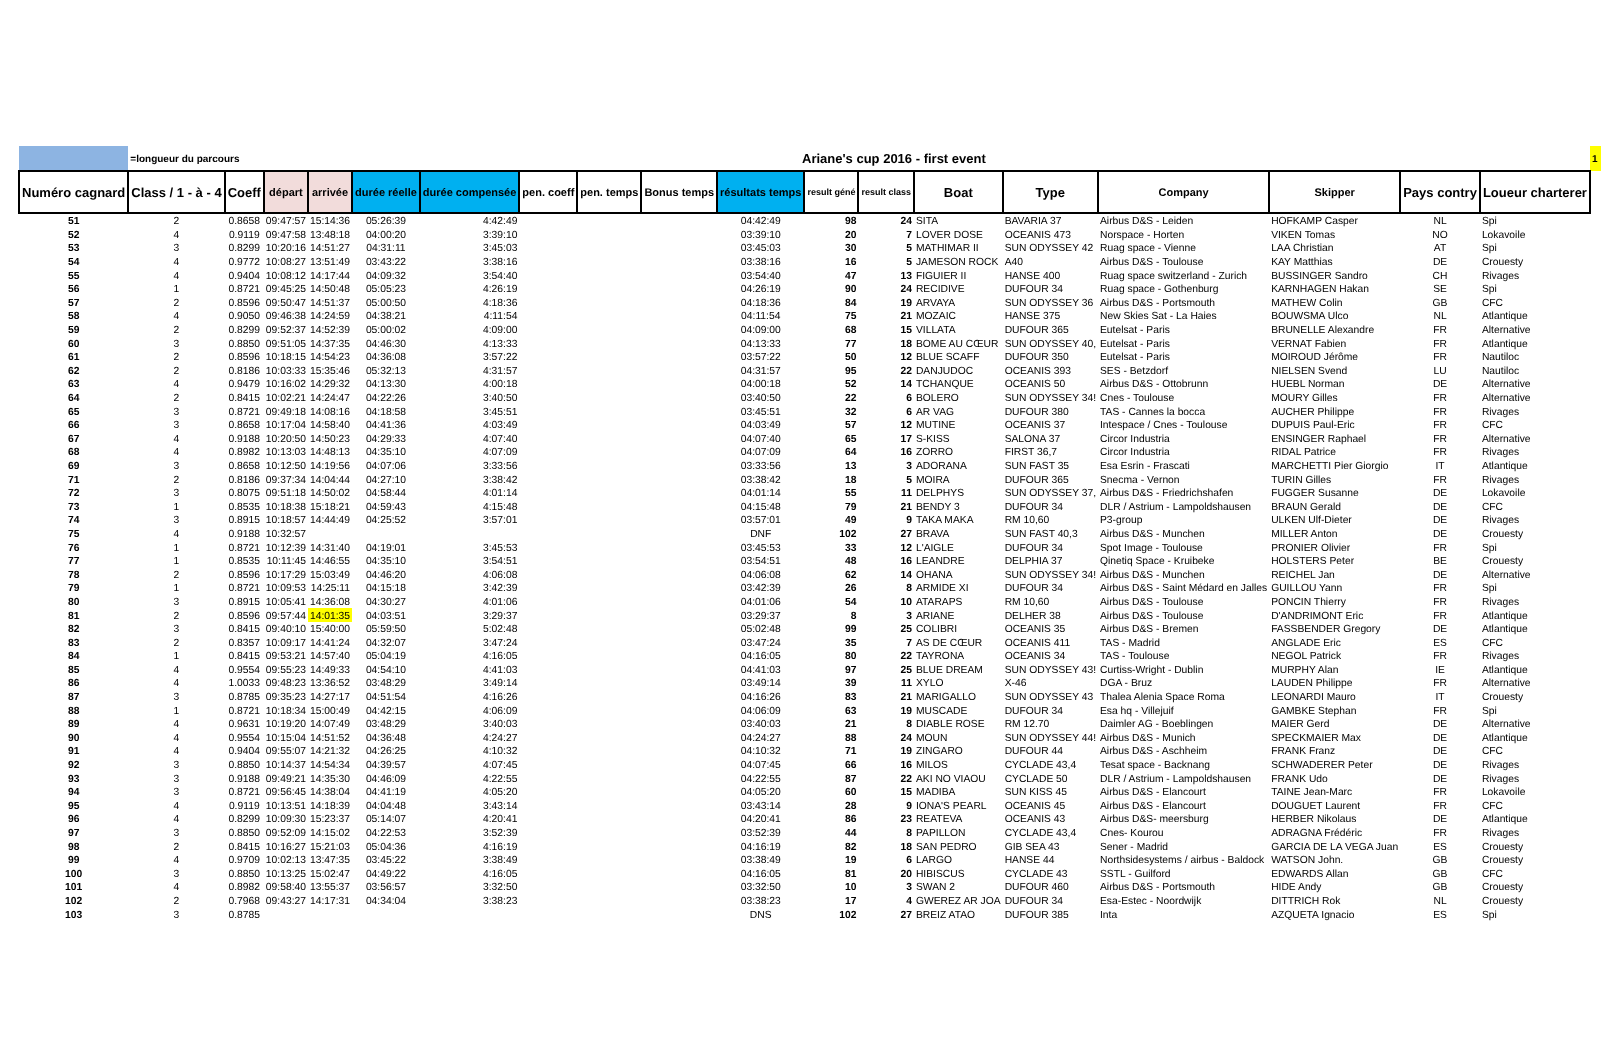| | =longueur du parcours | | | Ariane's cup 2016 - first event | | | | | | | | | | | | | | | 1 |
| Numéro cagnard | Class / 1 - à - 4 | Coeff | départ | arrivée | durée réelle | durée compensée | pen. coeff | pen. temps | Bonus temps | résultats temps | result géné | result class | Boat | Type | Company | Skipper | Pays contry | Loueur charterer | |
| 51 | 2 | 0.8658 | 09:47:57 | 15:14:36 | 05:26:39 | 4:42:49 | | | | 04:42:49 | 98 | 24 | SITA | BAVARIA 37 | Airbus D&S - Leiden | HOFKAMP Casper | NL | Spi | |
| 52 | 4 | 0.9119 | 09:47:58 | 13:48:18 | 04:00:20 | 3:39:10 | | | | 03:39:10 | 20 | 7 | LOVER DOSE | OCEANIS 473 | Norspace - Horten | VIKEN Tomas | NO | Lokavoile | |
| 53 | 3 | 0.8299 | 10:20:16 | 14:51:27 | 04:31:11 | 3:45:03 | | | | 03:45:03 | 30 | 5 | MATHIMAR II | SUN ODYSSEY 42 | Ruag space - Vienne | LAA Christian | AT | Spi | |
| 54 | 4 | 0.9772 | 10:08:27 | 13:51:49 | 03:43:22 | 3:38:16 | | | | 03:38:16 | 16 | 5 | JAMESON ROCK | A40 | Airbus D&S - Toulouse | KAY Matthias | DE | Crouesty | |
| 55 | 4 | 0.9404 | 10:08:12 | 14:17:44 | 04:09:32 | 3:54:40 | | | | 03:54:40 | 47 | 13 | FIGUIER II | HANSE 400 | Ruag space switzerland - Zurich | BUSSINGER Sandro | CH | Rivages | |
| 56 | 1 | 0.8721 | 09:45:25 | 14:50:48 | 05:05:23 | 4:26:19 | | | | 04:26:19 | 90 | 24 | RECIDIVE | DUFOUR 34 | Ruag space - Gothenburg | KARNHAGEN Hakan | SE | Spi | |
| 57 | 2 | 0.8596 | 09:50:47 | 14:51:37 | 05:00:50 | 4:18:36 | | | | 04:18:36 | 84 | 19 | ARVAYA | SUN ODYSSEY 36 | Airbus D&S - Portsmouth | MATHEW Colin | GB | CFC | |
| 58 | 4 | 0.9050 | 09:46:38 | 14:24:59 | 04:38:21 | 4:11:54 | | | | 04:11:54 | 75 | 21 | MOZAIC | HANSE 375 | New Skies Sat - La Haies | BOUWSMA Ulco | NL | Atlantique | |
| 59 | 2 | 0.8299 | 09:52:37 | 14:52:39 | 05:00:02 | 4:09:00 | | | | 04:09:00 | 68 | 15 | VILLATA | DUFOUR 365 | Eutelsat - Paris | BRUNELLE Alexandre | FR | Alternative | |
| 60 | 3 | 0.8850 | 09:51:05 | 14:37:35 | 04:46:30 | 4:13:33 | | | | 04:13:33 | 77 | 18 | BOME AU CŒUR | SUN ODYSSEY 40, | Eutelsat - Paris | VERNAT Fabien | FR | Atlantique | |
| 61 | 2 | 0.8596 | 10:18:15 | 14:54:23 | 04:36:08 | 3:57:22 | | | | 03:57:22 | 50 | 12 | BLUE SCAFF | DUFOUR 350 | Eutelsat - Paris | MOIROUD Jérôme | FR | Nautiloc | |
| 62 | 2 | 0.8186 | 10:03:33 | 15:35:46 | 05:32:13 | 4:31:57 | | | | 04:31:57 | 95 | 22 | DANJUDOC | OCEANIS 393 | SES - Betzdorf | NIELSEN Svend | LU | Nautiloc | |
| 63 | 4 | 0.9479 | 10:16:02 | 14:29:32 | 04:13:30 | 4:00:18 | | | | 04:00:18 | 52 | 14 | TCHANQUE | OCEANIS 50 | Airbus D&S - Ottobrunn | HUEBL Norman | DE | Alternative | |
| 64 | 2 | 0.8415 | 10:02:21 | 14:24:47 | 04:22:26 | 3:40:50 | | | | 03:40:50 | 22 | 6 | BOLERO | SUN ODYSSEY 34! | Cnes - Toulouse | MOURY Gilles | FR | Alternative | |
| 65 | 3 | 0.8721 | 09:49:18 | 14:08:16 | 04:18:58 | 3:45:51 | | | | 03:45:51 | 32 | 6 | AR VAG | DUFOUR 380 | TAS - Cannes la bocca | AUCHER Philippe | FR | Rivages | |
| 66 | 3 | 0.8658 | 10:17:04 | 14:58:40 | 04:41:36 | 4:03:49 | | | | 04:03:49 | 57 | 12 | MUTINE | OCEANIS 37 | Intespace / Cnes - Toulouse | DUPUIS Paul-Eric | FR | CFC | |
| 67 | 4 | 0.9188 | 10:20:50 | 14:50:23 | 04:29:33 | 4:07:40 | | | | 04:07:40 | 65 | 17 | S-KISS | SALONA 37 | Circor Industria | ENSINGER Raphael | FR | Alternative | |
| 68 | 4 | 0.8982 | 10:13:03 | 14:48:13 | 04:35:10 | 4:07:09 | | | | 04:07:09 | 64 | 16 | ZORRO | FIRST 36,7 | Circor Industria | RIDAL Patrice | FR | Rivages | |
| 69 | 3 | 0.8658 | 10:12:50 | 14:19:56 | 04:07:06 | 3:33:56 | | | | 03:33:56 | 13 | 3 | ADORANA | SUN FAST 35 | Esa Esrin - Frascati | MARCHETTI Pier Giorgio | IT | Atlantique | |
| 71 | 2 | 0.8186 | 09:37:34 | 14:04:44 | 04:27:10 | 3:38:42 | | | | 03:38:42 | 18 | 5 | MOIRA | DUFOUR 365 | Snecma - Vernon | TURIN Gilles | FR | Rivages | |
| 72 | 3 | 0.8075 | 09:51:18 | 14:50:02 | 04:58:44 | 4:01:14 | | | | 04:01:14 | 55 | 11 | DELPHYS | SUN ODYSSEY 37, | Airbus D&S - Friedrichshafen | FUGGER Susanne | DE | Lokavoile | |
| 73 | 1 | 0.8535 | 10:18:38 | 15:18:21 | 04:59:43 | 4:15:48 | | | | 04:15:48 | 79 | 21 | BENDY 3 | DUFOUR 34 | DLR / Astrium - Lampoldshausen | BRAUN Gerald | DE | CFC | |
| 74 | 3 | 0.8915 | 10:18:57 | 14:44:49 | 04:25:52 | 3:57:01 | | | | 03:57:01 | 49 | 9 | TAKA MAKA | RM 10,60 | P3-group | ULKEN Ulf-Dieter | DE | Rivages | |
| 75 | 4 | 0.9188 | 10:32:57 | | | | | | | DNF | 102 | 27 | BRAVA | SUN FAST 40,3 | Airbus D&S - Munchen | MILLER Anton | DE | Crouesty | |
| 76 | 1 | 0.8721 | 10:12:39 | 14:31:40 | 04:19:01 | 3:45:53 | | | | 03:45:53 | 33 | 12 | L'AIGLE | DUFOUR 34 | Spot Image - Toulouse | PRONIER Olivier | FR | Spi | |
| 77 | 1 | 0.8535 | 10:11:45 | 14:46:55 | 04:35:10 | 3:54:51 | | | | 03:54:51 | 48 | 16 | LEANDRE | DELPHIA 37 | Qinetiq Space - Kruibeke | HOLSTERS Peter | BE | Crouesty | |
| 78 | 2 | 0.8596 | 10:17:29 | 15:03:49 | 04:46:20 | 4:06:08 | | | | 04:06:08 | 62 | 14 | OHANA | SUN ODYSSEY 34! | Airbus D&S - Munchen | REICHEL Jan | DE | Alternative | |
| 79 | 1 | 0.8721 | 10:09:53 | 14:25:11 | 04:15:18 | 3:42:39 | | | | 03:42:39 | 26 | 8 | ARMIDE XI | DUFOUR 34 | Airbus D&S - Saint Médard en Jalles | GUILLOU Yann | FR | Spi | |
| 80 | 3 | 0.8915 | 10:05:41 | 14:36:08 | 04:30:27 | 4:01:06 | | | | 04:01:06 | 54 | 10 | ATARAPS | RM 10,60 | Airbus D&S - Toulouse | PONCIN Thierry | FR | Rivages | |
| 81 | 2 | 0.8596 | 09:57:44 | 14:01:35 | 04:03:51 | 3:29:37 | | | | 03:29:37 | 8 | 3 | ARIANE | DELHER 38 | Airbus D&S - Toulouse | D'ANDRIMONT Eric | FR | Atlantique | |
| 82 | 3 | 0.8415 | 09:40:10 | 15:40:00 | 05:59:50 | 5:02:48 | | | | 05:02:48 | 99 | 25 | COLIBRI | OCEANIS 35 | Airbus D&S - Bremen | FASSBENDER Gregory | DE | Atlantique | |
| 83 | 2 | 0.8357 | 10:09:17 | 14:41:24 | 04:32:07 | 3:47:24 | | | | 03:47:24 | 35 | 7 | AS DE CŒUR | OCEANIS 411 | TAS - Madrid | ANGLADE Eric | ES | CFC | |
| 84 | 1 | 0.8415 | 09:53:21 | 14:57:40 | 05:04:19 | 4:16:05 | | | | 04:16:05 | 80 | 22 | TAYRONA | OCEANIS 34 | TAS - Toulouse | NEGOL Patrick | FR | Rivages | |
| 85 | 4 | 0.9554 | 09:55:23 | 14:49:33 | 04:54:10 | 4:41:03 | | | | 04:41:03 | 97 | 25 | BLUE DREAM | SUN ODYSSEY 43! | Curtiss-Wright - Dublin | MURPHY Alan | IE | Atlantique | |
| 86 | 4 | 1.0033 | 09:48:23 | 13:36:52 | 03:48:29 | 3:49:14 | | | | 03:49:14 | 39 | 11 | XYLO | X-46 | DGA - Bruz | LAUDEN Philippe | FR | Alternative | |
| 87 | 3 | 0.8785 | 09:35:23 | 14:27:17 | 04:51:54 | 4:16:26 | | | | 04:16:26 | 83 | 21 | MARIGALLO | SUN ODYSSEY 43 | Thalea Alenia Space Roma | LEONARDI Mauro | IT | Crouesty | |
| 88 | 1 | 0.8721 | 10:18:34 | 15:00:49 | 04:42:15 | 4:06:09 | | | | 04:06:09 | 63 | 19 | MUSCADE | DUFOUR 34 | Esa hq - Villejuif | GAMBKE Stephan | FR | Spi | |
| 89 | 4 | 0.9631 | 10:19:20 | 14:07:49 | 03:48:29 | 3:40:03 | | | | 03:40:03 | 21 | 8 | DIABLE ROSE | RM 12.70 | Daimler AG - Boeblingen | MAIER Gerd | DE | Alternative | |
| 90 | 4 | 0.9554 | 10:15:04 | 14:51:52 | 04:36:48 | 4:24:27 | | | | 04:24:27 | 88 | 24 | MOUN | SUN ODYSSEY 44! | Airbus D&S - Munich | SPECKMAIER Max | DE | Atlantique | |
| 91 | 4 | 0.9404 | 09:55:07 | 14:21:32 | 04:26:25 | 4:10:32 | | | | 04:10:32 | 71 | 19 | ZINGARO | DUFOUR 44 | Airbus D&S - Aschheim | FRANK Franz | DE | CFC | |
| 92 | 3 | 0.8850 | 10:14:37 | 14:54:34 | 04:39:57 | 4:07:45 | | | | 04:07:45 | 66 | 16 | MILOS | CYCLADE 43,4 | Tesat space - Backnang | SCHWADERER Peter | DE | Rivages | |
| 93 | 3 | 0.9188 | 09:49:21 | 14:35:30 | 04:46:09 | 4:22:55 | | | | 04:22:55 | 87 | 22 | AKI NO VIAOU | CYCLADE 50 | DLR / Astrium - Lampoldshausen | FRANK Udo | DE | Rivages | |
| 94 | 3 | 0.8721 | 09:56:45 | 14:38:04 | 04:41:19 | 4:05:20 | | | | 04:05:20 | 60 | 15 | MADIBA | SUN KISS 45 | Airbus D&S - Elancourt | TAINE Jean-Marc | FR | Lokavoile | |
| 95 | 4 | 0.9119 | 10:13:51 | 14:18:39 | 04:04:48 | 3:43:14 | | | | 03:43:14 | 28 | 9 | IONA'S PEARL | OCEANIS 45 | Airbus D&S - Elancourt | DOUGUET Laurent | FR | CFC | |
| 96 | 4 | 0.8299 | 10:09:30 | 15:23:37 | 05:14:07 | 4:20:41 | | | | 04:20:41 | 86 | 23 | REATEVA | OCEANIS 43 | Airbus D&S- meersburg | HERBER Nikolaus | DE | Atlantique | |
| 97 | 3 | 0.8850 | 09:52:09 | 14:15:02 | 04:22:53 | 3:52:39 | | | | 03:52:39 | 44 | 8 | PAPILLON | CYCLADE 43,4 | Cnes- Kourou | ADRAGNA Frédéric | FR | Rivages | |
| 98 | 2 | 0.8415 | 10:16:27 | 15:21:03 | 05:04:36 | 4:16:19 | | | | 04:16:19 | 82 | 18 | SAN PEDRO | GIB SEA 43 | Sener - Madrid | GARCIA DE LA VEGA Juan | ES | Crouesty | |
| 99 | 4 | 0.9709 | 10:02:13 | 13:47:35 | 03:45:22 | 3:38:49 | | | | 03:38:49 | 19 | 6 | LARGO | HANSE 44 | Northsidesystems / airbus - Baldock | WATSON John. | GB | Crouesty | |
| 100 | 3 | 0.8850 | 10:13:25 | 15:02:47 | 04:49:22 | 4:16:05 | | | | 04:16:05 | 81 | 20 | HIBISCUS | CYCLADE 43 | SSTL - Guilford | EDWARDS Allan | GB | CFC | |
| 101 | 4 | 0.8982 | 09:58:40 | 13:55:37 | 03:56:57 | 3:32:50 | | | | 03:32:50 | 10 | 3 | SWAN 2 | DUFOUR 460 | Airbus D&S - Portsmouth | HIDE Andy | GB | Crouesty | |
| 102 | 2 | 0.7968 | 09:43:27 | 14:17:31 | 04:34:04 | 3:38:23 | | | | 03:38:23 | 17 | 4 | GWEREZ AR JOA | DUFOUR 34 | Esa-Estec - Noordwijk | DITTRICH Rok | NL | Crouesty | |
| 103 | 3 | 0.8785 | | | | | | | | DNS | 102 | 27 | BREIZ ATAO | DUFOUR 385 | Inta | AZQUETA Ignacio | ES | Spi | |